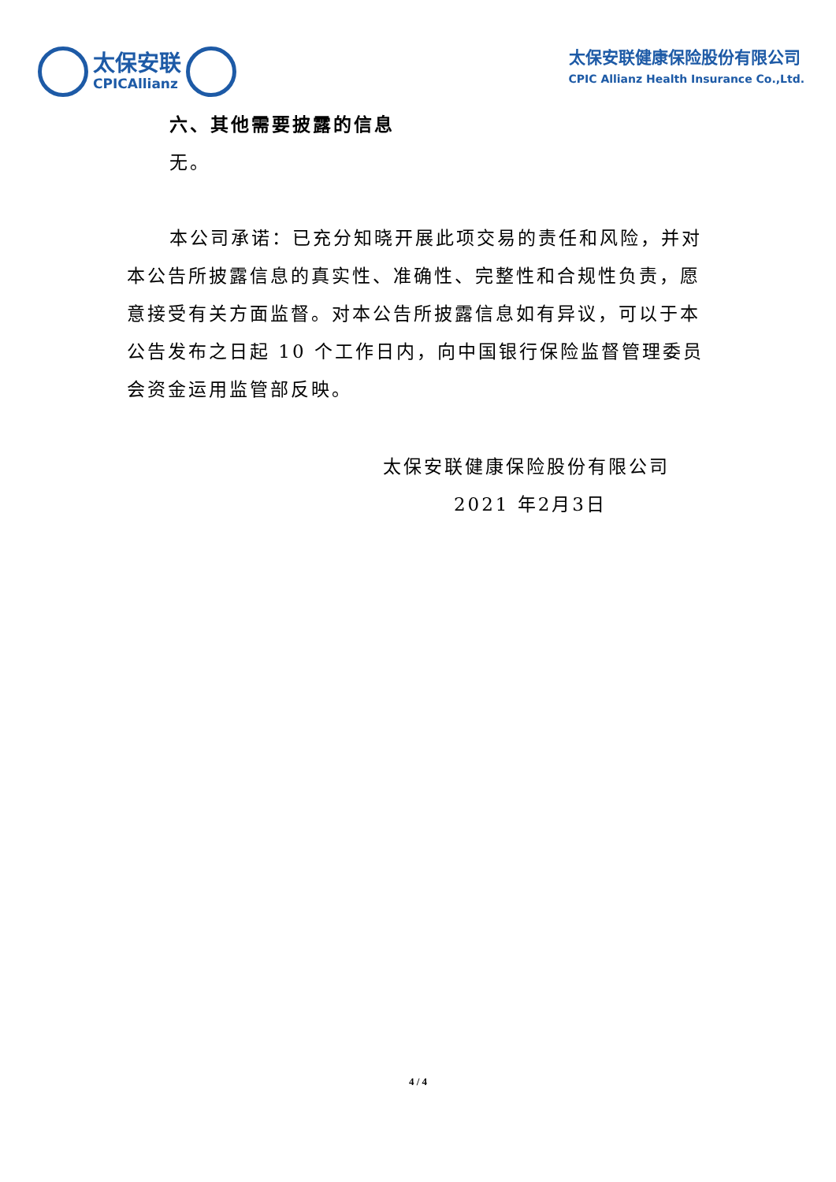太保安联
CPICAllianz
太保安联健康保险股份有限公司
CPIC Allianz Health Insurance Co.,Ltd.
六、其他需要披露的信息
无。
本公司承诺：已充分知晓开展此项交易的责任和风险，并对本公告所披露信息的真实性、准确性、完整性和合规性负责，愿意接受有关方面监督。对本公告所披露信息如有异议，可以于本公告发布之日起 10 个工作日内，向中国银行保险监督管理委员会资金运用监管部反映。
太保安联健康保险股份有限公司
2021 年2月3日
4 / 4